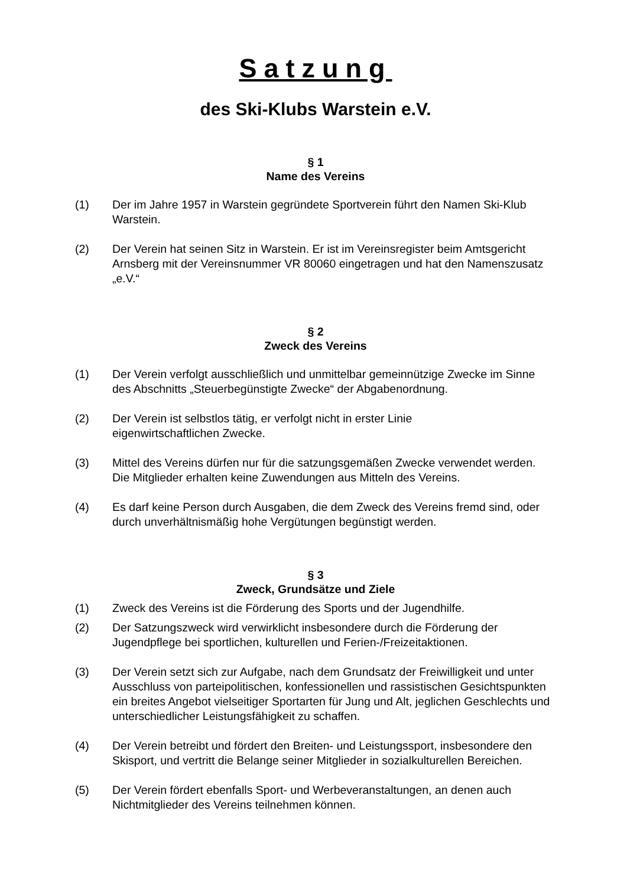Satzung
des Ski-Klubs Warstein e.V.
§ 1
Name des Vereins
(1) Der im Jahre 1957 in Warstein gegründete Sportverein führt den Namen Ski-Klub Warstein.
(2) Der Verein hat seinen Sitz in Warstein. Er ist im Vereinsregister beim Amtsgericht Arnsberg mit der Vereinsnummer VR 80060 eingetragen und hat den Namenszusatz „e.V.“
§ 2
Zweck des Vereins
(1) Der Verein verfolgt ausschließlich und unmittelbar gemeinnützige Zwecke im Sinne des Abschnitts „Steuerbegünstigte Zwecke“ der Abgabenordnung.
(2) Der Verein ist selbstlos tätig, er verfolgt nicht in erster Linie
eigenwirtschaftlichen Zwecke.
(3) Mittel des Vereins dürfen nur für die satzungsgemäßen Zwecke verwendet werden. Die Mitglieder erhalten keine Zuwendungen aus Mitteln des Vereins.
(4) Es darf keine Person durch Ausgaben, die dem Zweck des Vereins fremd sind, oder durch unverhältnismäßig hohe Vergütungen begünstigt werden.
§ 3
Zweck, Grundsätze und Ziele
(1) Zweck des Vereins ist die Förderung des Sports und der Jugendhilfe.
(2) Der Satzungszweck wird verwirklicht insbesondere durch die Förderung der Jugendpflege bei sportlichen, kulturellen und Ferien-/Freizeitaktionen.
(3) Der Verein setzt sich zur Aufgabe, nach dem Grundsatz der Freiwilligkeit und unter Ausschluss von parteipolitischen, konfessionellen und rassistischen Gesichtspunkten ein breites Angebot vielseitiger Sportarten für Jung und Alt, jeglichen Geschlechts und unterschiedlicher Leistungsfähigkeit zu schaffen.
(4) Der Verein betreibt und fördert den Breiten- und Leistungssport, insbesondere den Skisport, und vertritt die Belange seiner Mitglieder in sozialkulturellen Bereichen.
(5) Der Verein fördert ebenfalls Sport- und Werbeveranstaltungen, an denen auch Nichtmitglieder des Vereins teilnehmen können.